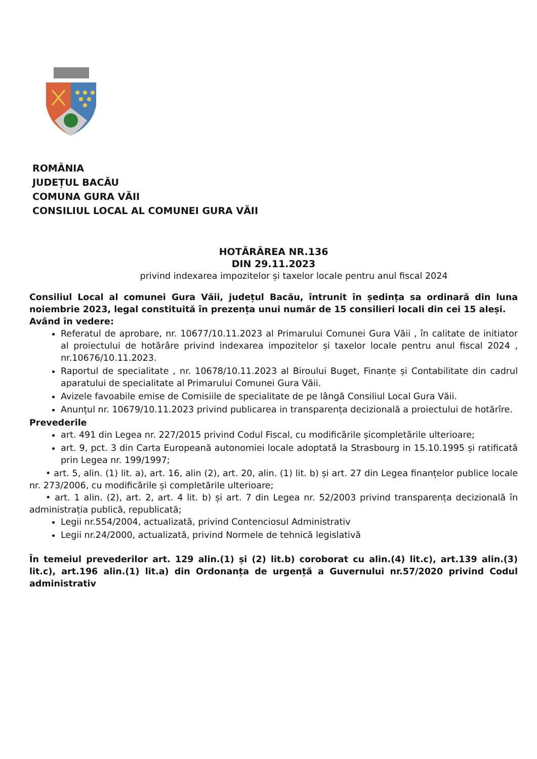ROMÂNIA
JUDEȚUL BACĂU
COMUNA GURA VĂII
CONSILIUL LOCAL AL COMUNEI GURA VĂII
HOTĂRÂREA NR.136
DIN 29.11.2023
privind indexarea impozitelor și taxelor locale pentru anul fiscal 2024
Consiliul Local al comunei Gura Văii, județul Bacău, întrunit în ședința sa ordinară din luna noiembrie 2023, legal constituită în prezența unui număr de 15 consilieri locali din cei 15 aleși.
Având în vedere:
Referatul de aprobare, nr. 10677/10.11.2023 al Primarului Comunei Gura Văii , în calitate de initiator al proiectului de hotărâre privind indexarea impozitelor și taxelor locale pentru anul fiscal 2024 , nr.10676/10.11.2023.
Raportul de specialitate , nr. 10678/10.11.2023 al Biroului Buget, Finanțe și Contabilitate din cadrul aparatului de specialitate al Primarului Comunei Gura Văii.
Avizele favoabile emise de Comisiile de specialitate de pe lângă Consiliul Local Gura Văii.
Anunțul nr. 10679/10.11.2023 privind publicarea in transparența decizională a proiectului de hotărîre.
Prevederile
art. 491 din Legea nr. 227/2015 privind Codul Fiscal, cu modificările șicompletările ulterioare;
art. 9, pct. 3 din Carta Europeană autonomiei locale adoptată la Strasbourg in 15.10.1995 și ratificată prin Legea nr. 199/1997;
• art. 5, alin. (1) lit. a), art. 16, alin (2), art. 20, alin. (1) lit. b) și art. 27 din Legea finanțelor publice locale nr. 273/2006, cu modificările și completările ulterioare;
• art. 1 alin. (2), art. 2, art. 4 lit. b) și art. 7 din Legea nr. 52/2003 privind transparența decizională în administrația publică, republicată;
Legii nr.554/2004, actualizată, privind Contenciosul Administrativ
Legii nr.24/2000, actualizată, privind Normele de tehnică legislativă
În temeiul prevederilor art. 129 alin.(1) și (2) lit.b) coroborat cu alin.(4) lit.c), art.139 alin.(3) lit.c), art.196 alin.(1) lit.a) din Ordonanța de urgență a Guvernului nr.57/2020 privind Codul administrativ